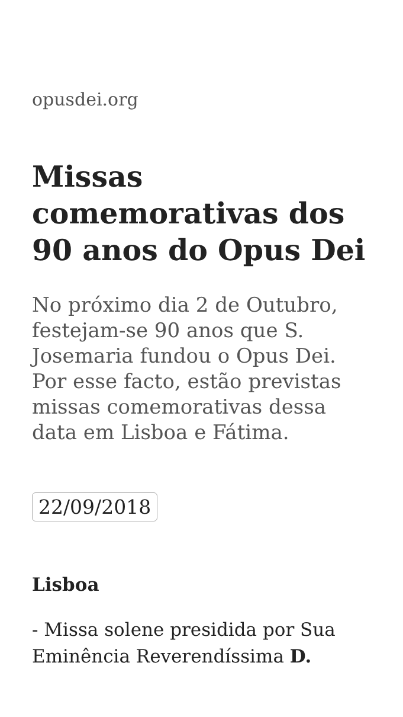opusdei.org
Missas comemorativas dos 90 anos do Opus Dei
No próximo dia 2 de Outubro, festejam-se 90 anos que S. Josemaria fundou o Opus Dei. Por esse facto, estão previstas missas comemorativas dessa data em Lisboa e Fátima.
22/09/2018
Lisboa
- Missa solene presidida por Sua Eminência Reverendíssima D.